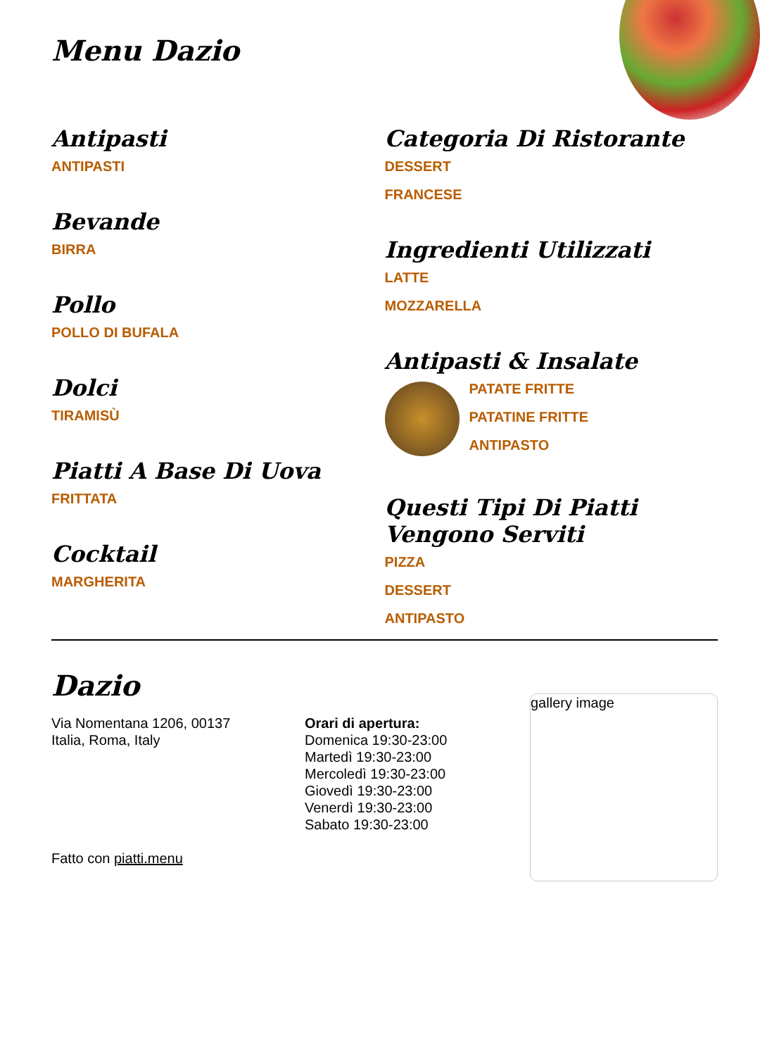Menu Dazio
Antipasti
ANTIPASTI
Bevande
BIRRA
Pollo
POLLO DI BUFALA
Dolci
TIRAMISÙ
Piatti A Base Di Uova
FRITTATA
Cocktail
MARGHERITA
Categoria Di Ristorante
DESSERT
FRANCESE
Ingredienti Utilizzati
LATTE
MOZZARELLA
Antipasti & Insalate
PATATE FRITTE
PATATINE FRITTE
ANTIPASTO
Questi Tipi Di Piatti Vengono Serviti
PIZZA
DESSERT
ANTIPASTO
Dazio
Via Nomentana 1206, 00137
Italia, Roma, Italy
Fatto con piatti.menu
Orari di apertura:
Domenica 19:30-23:00
Martedì 19:30-23:00
Mercoledì 19:30-23:00
Giovedì 19:30-23:00
Venerdì 19:30-23:00
Sabato 19:30-23:00
gallery image